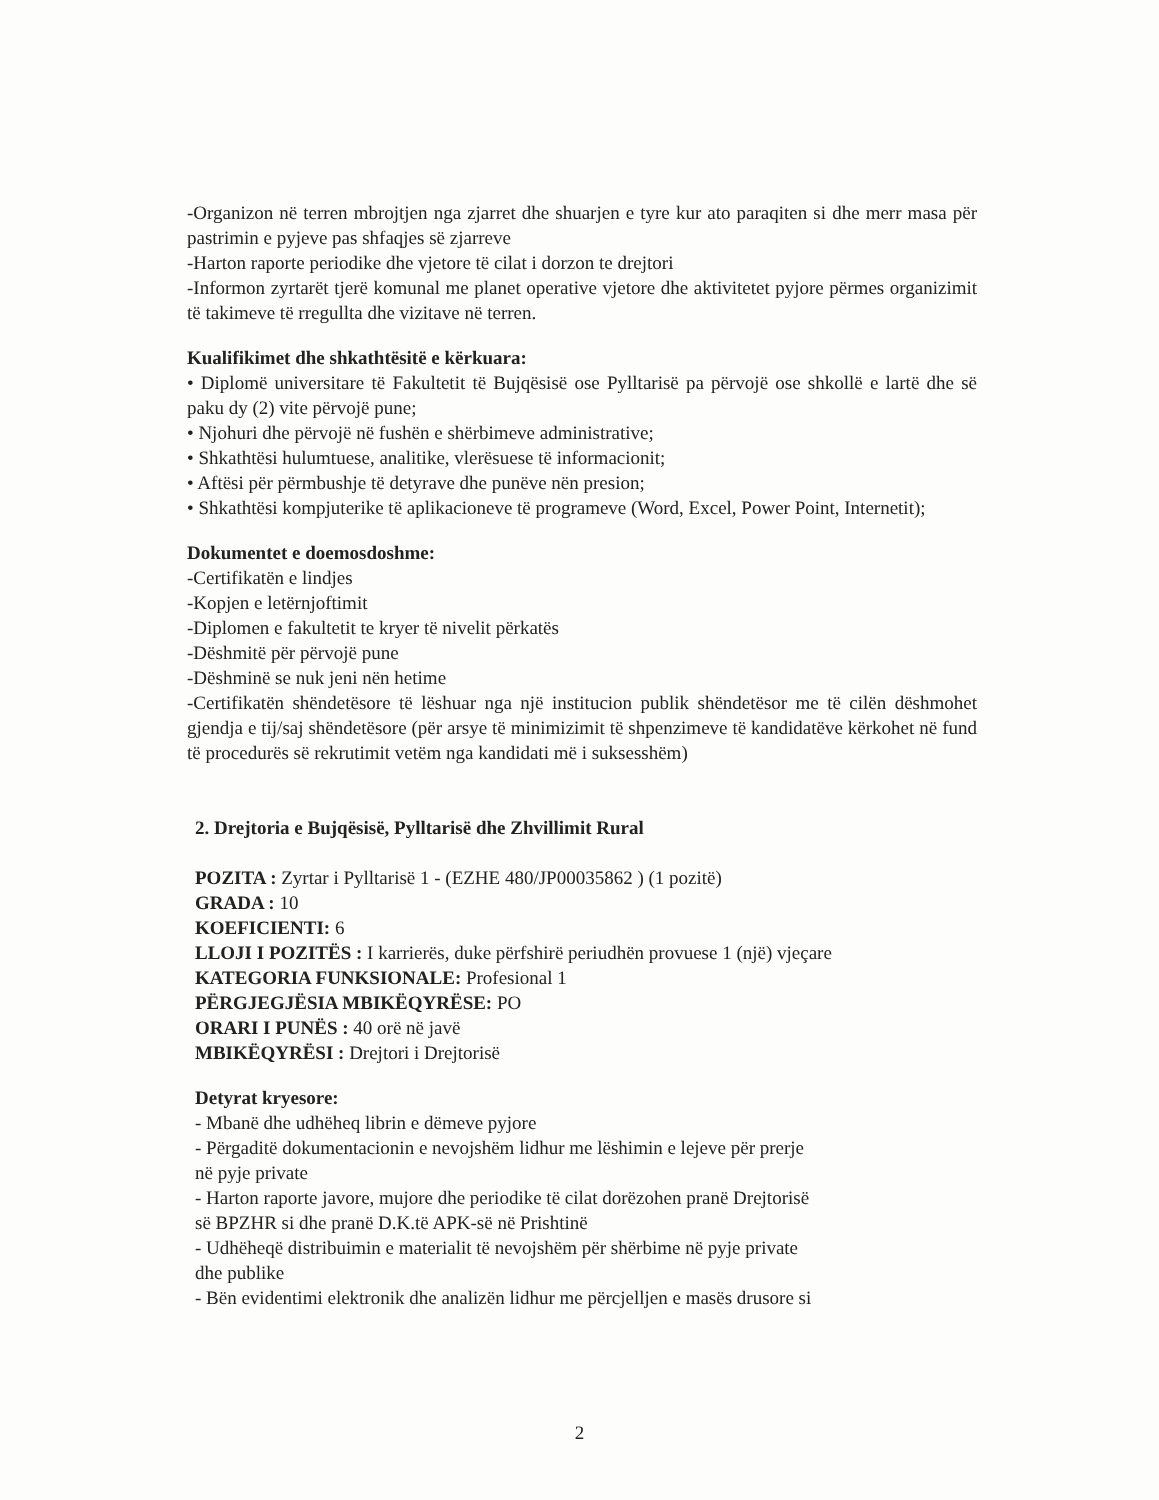-Organizon në terren mbrojtjen nga zjarret dhe shuarjen e tyre kur ato paraqiten si dhe merr masa për pastrimin e pyjeve pas shfaqjes së zjarreve
-Harton raporte periodike dhe vjetore të cilat i dorzon te drejtori
-Informon zyrtarët tjerë komunal me planet operative vjetore dhe aktivitetet pyjore përmes organizimit të takimeve të rregullta dhe vizitave në terren.
Kualifikimet dhe shkathtësitë e kërkuara:
• Diplomë universitare të Fakultetit të Bujqësisë ose Pylltarisë pa përvojë ose shkollë e lartë dhe së paku dy (2) vite përvojë pune;
• Njohuri dhe përvojë në fushën e shërbimeve administrative;
• Shkathtësi hulumtuese, analitike, vlerësuese të informacionit;
• Aftësi për përmbushje të detyrave dhe punëve nën presion;
• Shkathtësi kompjuterike të aplikacioneve të programeve (Word, Excel, Power Point, Internetit);
Dokumentet e doemosdoshme:
-Certifikatën e lindjes
-Kopjen e letërnjoftimit
-Diplomen e fakultetit te kryer të nivelit përkatës
-Dëshmitë për përvojë pune
-Dëshminë se nuk jeni nën hetime
-Certifikatën shëndetësore të lëshuar nga një institucion publik shëndetësor me të cilën dëshmohet gjendja e tij/saj shëndetësore (për arsye të minimizimit të shpenzimeve të kandidatëve kërkohet në fund të procedurës së rekrutimit vetëm nga kandidati më i suksesshëm)
2. Drejtoria e Bujqësisë, Pylltarisë dhe Zhvillimit Rural
POZITA : Zyrtar i Pylltarisë 1 - (EZHE 480/JP00035862 ) (1 pozitë)
GRADA : 10
KOEFICIENTI: 6
LLOJI I POZITËS : I karrierës, duke përfshirë periudhën provuese 1 (një) vjeçare
KATEGORIA FUNKSIONALE: Profesional 1
PËRGJEGJËSIA MBIKËQYRËSE: PO
ORARI I PUNËS : 40 orë në javë
MBIKËQYRËSI : Drejtori i Drejtorisë
Detyrat kryesore:
- Mbanë dhe udhëheq librin e dëmeve pyjore
- Përgaditë dokumentacionin e nevojshëm lidhur me lëshimin e lejeve për prerje
në pyje private
- Harton raporte javore, mujore dhe periodike të cilat dorëzohen pranë Drejtorisë
së BPZHR si dhe pranë D.K.të APK-së në Prishtinë
- Udhëheqë distribuimin e materialit të nevojshëm për shërbime në pyje private
dhe publike
- Bën evidentimi elektronik dhe analizën lidhur me përcjelljen e masës drusore si
2